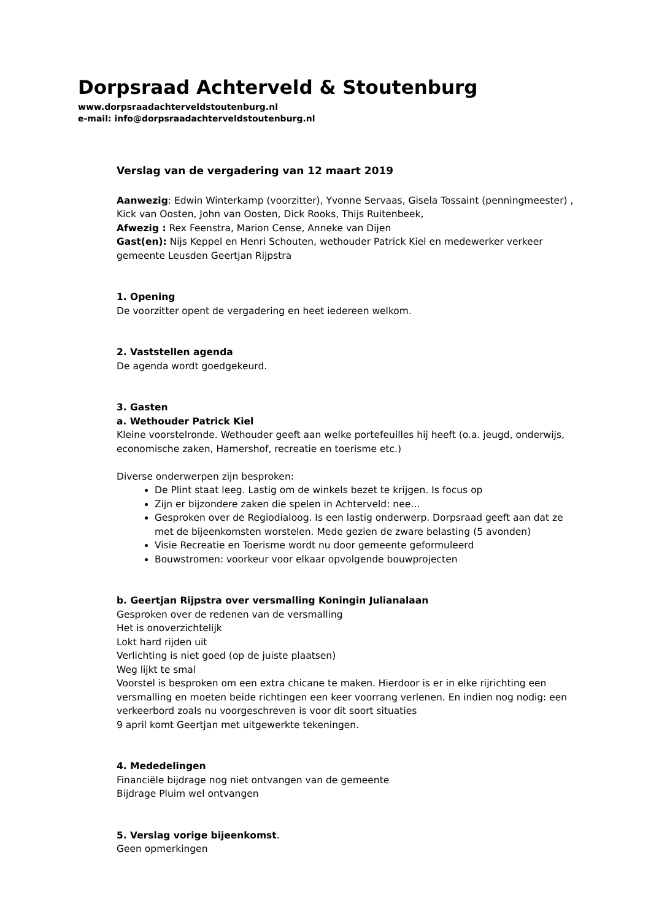Dorpsraad Achterveld & Stoutenburg
www.dorpsraadachterveldstoutenburg.nl
e-mail: info@dorpsraadachterveldstoutenburg.nl
Verslag van de vergadering van 12 maart 2019
Aanwezig: Edwin Winterkamp (voorzitter), Yvonne Servaas, Gisela Tossaint (penningmeester) , Kick van Oosten, John van Oosten, Dick Rooks, Thijs Ruitenbeek,
Afwezig : Rex Feenstra, Marion Cense, Anneke van Dijen
Gast(en): Nijs Keppel en Henri Schouten, wethouder Patrick Kiel en medewerker verkeer gemeente Leusden Geertjan Rijpstra
1. Opening
De voorzitter opent de vergadering en heet iedereen welkom.
2. Vaststellen agenda
De agenda wordt goedgekeurd.
3. Gasten
a. Wethouder Patrick Kiel
Kleine voorstelronde. Wethouder geeft aan welke portefeuilles hij heeft (o.a. jeugd, onderwijs, economische zaken, Hamershof, recreatie en toerisme etc.)
Diverse onderwerpen zijn besproken:
De Plint staat leeg. Lastig om de winkels bezet te krijgen. Is focus op
Zijn er bijzondere zaken die spelen in Achterveld: nee…
Gesproken over de Regiodialoog. Is een lastig onderwerp. Dorpsraad geeft aan dat ze met de bijeenkomsten worstelen. Mede gezien de zware belasting (5 avonden)
Visie Recreatie en Toerisme wordt nu door gemeente geformuleerd
Bouwstromen: voorkeur voor elkaar opvolgende bouwprojecten
b. Geertjan Rijpstra over versmalling Koningin Julianalaan
Gesproken over de redenen van de versmalling
Het is onoverzichtelijk
Lokt hard rijden uit
Verlichting is niet goed (op de juiste plaatsen)
Weg lijkt te smal
Voorstel is besproken om een extra chicane te maken. Hierdoor is er in elke rijrichting een versmalling en moeten beide richtingen een keer voorrang verlenen. En indien nog nodig: een verkeerbord zoals nu voorgeschreven is voor dit soort situaties
9 april komt Geertjan met uitgewerkte tekeningen.
4. Mededelingen
Financiële bijdrage nog niet ontvangen van de gemeente
Bijdrage Pluim wel ontvangen
5. Verslag vorige bijeenkomst.
Geen opmerkingen